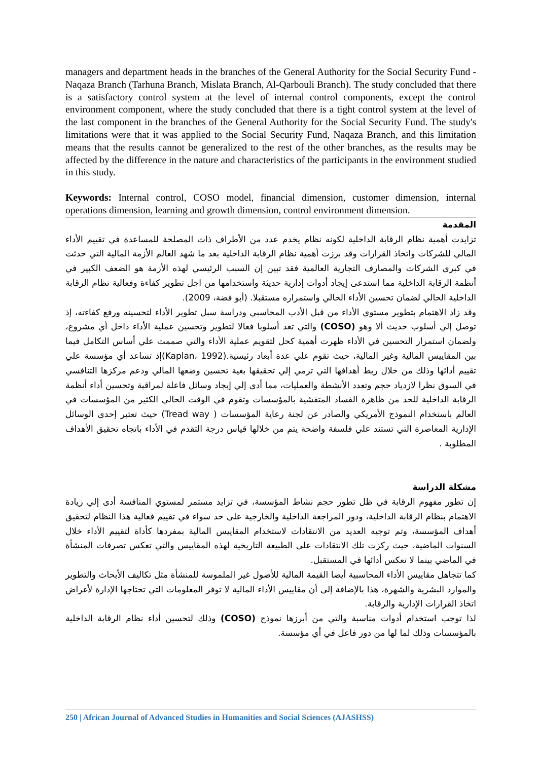managers and department heads in the branches of the General Authority for the Social Security Fund - Naqaza Branch (Tarhuna Branch, Mislata Branch, Al-Qarbouli Branch). The study concluded that there is a satisfactory control system at the level of internal control components, except the control environment component, where the study concluded that there is a tight control system at the level of the last component in the branches of the General Authority for the Social Security Fund. The study's limitations were that it was applied to the Social Security Fund, Naqaza Branch, and this limitation means that the results cannot be generalized to the rest of the other branches, as the results may be affected by the difference in the nature and characteristics of the participants in the environment studied in this study.
Keywords: Internal control, COSO model, financial dimension, customer dimension, internal operations dimension, learning and growth dimension, control environment dimension.
المقدمة
تزايدت أهمية نظام الرقابة الداخلية لكونه نظام يخدم عدد من الأطراف ذات المصلحة للمساعدة في تقييم الأداء المالي للشركات واتخاذ القرارات وقد برزت أهمية نظام الرقابة الداخلية بعد ما شهد العالم الأزمة المالية التي حدثت في كبرى الشركات والمصارف التجارية العالمية فقد تبين إن السبب الرئيسي لهذه الأزمة هو الضعف الكبير في أنظمة الرقابة الداخلية مما استدعى إيجاد أدوات إدارية حديثة واستخدامها من اجل تطوير كفاءة وفعالية نظام الرقابة الداخلية الحالي لضمان تحسين الأداء الحالي واستمراره مستقبلا. (أبو فضة، 2009).
وقد زاد الاهتمام بتطوير مستوي الأداء من قبل الأدب المحاسبي ودراسة سبل تطوير الأداء لتحسينه ورفع كفاءته، إذ توصل إلي أسلوب حديث ألا وهو (COSO) والتي تعد أسلوبا فعالا لتطوير وتحسين عملية الأداء داخل أي مشروع، ولضمان استمرار التحسين في الأداء ظهرت أهمية كحل لتقويم عملية الأداء والتي صممت علي أساس التكامل فيما بين المقاييس المالية وغير المالية، حيث تقوم علي عدة أبعاد رئيسية.(Kaplan، 1992)إذ تساعد أي مؤسسة علي تقييم أدائها وذلك من خلال ربط أهدافها التي ترمي إلي تحقيقها بغية تحسين وضعها المالي ودعم مركزها التنافسي في السوق نظرا لازدياد حجم وتعدد الأنشطة والعمليات، مما أدى إلي إيجاد وسائل فاعلة لمراقبة وتحسين أداء أنظمة الرقابة الداخلية للحد من ظاهرة الفساد المتفشية بالمؤسسات وتقوم في الوقت الحالي الكثير من المؤسسات في العالم باستخدام النموذج الأمريكي والصادر عن لجنة رعاية المؤسسات ( Tread way) حيث تعتبر إحدى الوسائل الإدارية المعاصرة التي تستند علي فلسفة واضحة يتم من خلالها قياس درجة التقدم في الأداء باتجاه تحقيق الأهداف المطلوبة .
مشكلة الدراسة
إن تطور مفهوم الرقابة في ظل تطور حجم نشاط المؤسسة، في تزايد مستمر لمستوي المنافسة أدى إلي زيادة الاهتمام بنظام الرقابة الداخلية، ودور المراجعة الداخلية والخارجية على حد سواء في تقييم فعالية هذا النظام لتحقيق أهداف المؤسسة، وتم توجيه العديد من الانتقادات لاستخدام المقاييس المالية بمفردها كأداة لتقييم الأداء خلال السنوات الماضية، حيث ركزت تلك الانتقادات على الطبيعة التاريخية لهذه المقاييس والتي تعكس تصرفات المنشأة في الماضي بينما لا تعكس أدائها في المستقبل.
كما تتجاهل مقاييس الأداء المحاسبية أيضا القيمة المالية للأصول غير الملموسة للمنشأة مثل تكاليف الأبحاث والتطوير والموارد البشرية والشهرة، هذا بالإضافة إلى أن مقاييس الأداء المالية لا توفر المعلومات التي تحتاجها الإدارة لأغراض اتخاذ القرارات الإدارية والرقابة.
لذا توجب استخدام أدوات مناسبة والتي من أبرزها نموذج (COSO) وذلك لتحسين أداء نظام الرقابة الداخلية بالمؤسسات وذلك لما لها من دور فاعل في أي مؤسسة.
250 | African Journal of Advanced Studies in Humanities and Social Sciences (AJASHSS)